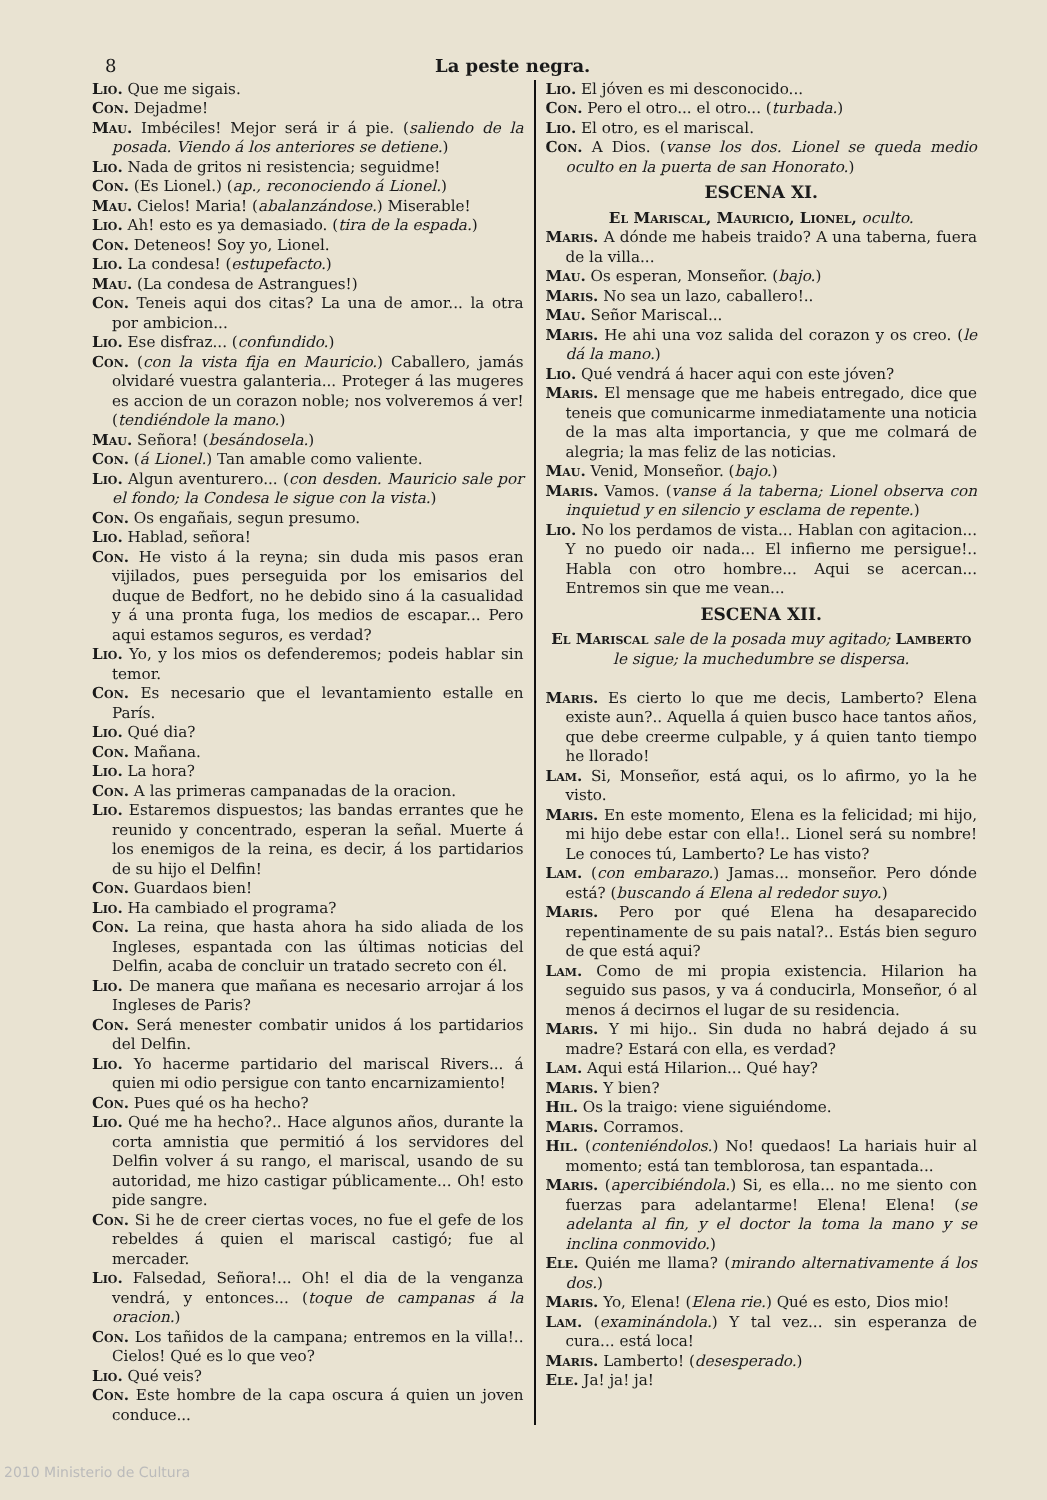8 La peste negra.
Lio. Que me sigais.
Con. Dejadme!
Mau. Imbéciles! Mejor será ir á pie. (saliendo de la posada. Viendo á los anteriores se detiene.)
Lio. Nada de gritos ni resistencia; seguidme!
Con. (Es Lionel.) (ap., reconociendo á Lionel.)
Mau. Cielos! Maria! (abalanzándose.) Miserable!
Lio. Ah! esto es ya demasiado. (tira de la espada.)
Con. Deteneos! Soy yo, Lionel.
Lio. La condesa! (estupefacto.)
Mau. (La condesa de Astrangues!)
Con. Teneis aqui dos citas? La una de amor... la otra por ambicion...
Lio. Ese disfraz... (confundido.)
Con. (con la vista fija en Mauricio.) Caballero, jamás olvidaré vuestra galanteria... Proteger á las mugeres es accion de un corazon noble; nos volveremos á ver! (tendiéndole la mano.)
Mau. Señora! (besándosela.)
Con. (á Lionel.) Tan amable como valiente.
Lio. Algun aventurero... (con desden. Mauricio sale por el fondo; la Condesa le sigue con la vista.)
Con. Os engañais, segun presumo.
Lio. Hablad, señora!
Con. He visto á la reyna; sin duda mis pasos eran vijilados, pues perseguida por los emisarios del duque de Bedfort, no he debido sino á la casualidad y á una pronta fuga, los medios de escapar... Pero aqui estamos seguros, es verdad?
Lio. Yo, y los mios os defenderemos; podeis hablar sin temor.
Con. Es necesario que el levantamiento estalle en París.
Lio. Qué dia?
Con. Mañana.
Lio. La hora?
Con. A las primeras campanadas de la oracion.
Lio. Estaremos dispuestos; las bandas errantes que he reunido y concentrado, esperan la señal. Muerte á los enemigos de la reina, es decir, á los partidarios de su hijo el Delfin!
Con. Guardaos bien!
Lio. Ha cambiado el programa?
Con. La reina, que hasta ahora ha sido aliada de los Ingleses, espantada con las últimas noticias del Delfin, acaba de concluir un tratado secreto con él.
Lio. De manera que mañana es necesario arrojar á los Ingleses de Paris?
Con. Será menester combatir unidos á los partidarios del Delfin.
Lio. Yo hacerme partidario del mariscal Rivers... á quien mi odio persigue con tanto encarnizamiento!
Con. Pues qué os ha hecho?
Lio. Qué me ha hecho?.. Hace algunos años, durante la corta amnistia que permitió á los servidores del Delfin volver á su rango, el mariscal, usando de su autoridad, me hizo castigar públicamente... Oh! esto pide sangre.
Con. Si he de creer ciertas voces, no fue el gefe de los rebeldes á quien el mariscal castigó; fue al mercader.
Lio. Falsedad, Señora!... Oh! el dia de la venganza vendrá, y entonces... (toque de campanas á la oracion.)
Con. Los tañidos de la campana; entremos en la villa!.. Cielos! Qué es lo que veo?
Lio. Qué veis?
Con. Este hombre de la capa oscura á quien un joven conduce...
Lio. El jóven es mi desconocido...
Con. Pero el otro... el otro... (turbada.)
Lio. El otro, es el mariscal.
Con. A Dios. (vanse los dos. Lionel se queda medio oculto en la puerta de san Honorato.)
ESCENA XI.
El Mariscal, Mauricio, Lionel, oculto.
Maris. A dónde me habeis traido? A una taberna, fuera de la villa...
Mau. Os esperan, Monseñor. (bajo.)
Maris. No sea un lazo, caballero!..
Mau. Señor Mariscal...
Maris. He ahi una voz salida del corazon y os creo. (le dá la mano.)
Lio. Qué vendrá á hacer aqui con este jóven?
Maris. El mensage que me habeis entregado, dice que teneis que comunicarme inmediatamente una noticia de la mas alta importancia, y que me colmará de alegria; la mas feliz de las noticias.
Mau. Venid, Monseñor. (bajo.)
Maris. Vamos. (vanse á la taberna; Lionel observa con inquietud y en silencio y esclama de repente.)
Lio. No los perdamos de vista... Hablan con agitacion... Y no puedo oir nada... El infierno me persigue!.. Habla con otro hombre... Aqui se acercan... Entremos sin que me vean...
ESCENA XII.
El Mariscal sale de la posada muy agitado; Lamberto le sigue; la muchedumbre se dispersa.
Maris. Es cierto lo que me decis, Lamberto? Elena existe aun?.. Aquella á quien busco hace tantos años, que debe creerme culpable, y á quien tanto tiempo he llorado!
Lam. Si, Monseñor, está aqui, os lo afirmo, yo la he visto.
Maris. En este momento, Elena es la felicidad; mi hijo, mi hijo debe estar con ella!.. Lionel será su nombre! Le conoces tú, Lamberto? Le has visto?
Lam. (con embarazo.) Jamas... monseñor. Pero dónde está? (buscando á Elena al rededor suyo.)
Maris. Pero por qué Elena ha desaparecido repentinamente de su pais natal?.. Estás bien seguro de que está aqui?
Lam. Como de mi propia existencia. Hilarion ha seguido sus pasos, y va á conducirla, Monseñor, ó al menos á decirnos el lugar de su residencia.
Maris. Y mi hijo.. Sin duda no habrá dejado á su madre? Estará con ella, es verdad?
Lam. Aqui está Hilarion... Qué hay?
Maris. Y bien?
Hil. Os la traigo: viene siguiéndome.
Maris. Corramos.
Hil. (conteniéndolos.) No! quedaos! La hariais huir al momento; está tan temblorosa, tan espantada...
Maris. (apercibiéndola.) Si, es ella... no me siento con fuerzas para adelantarme! Elena! Elena! (se adelanta al fin, y el doctor la toma la mano y se inclina conmovido.)
Ele. Quién me llama? (mirando alternativamente á los dos.)
Maris. Yo, Elena! (Elena rie.) Qué es esto, Dios mio!
Lam. (examinándola.) Y tal vez... sin esperanza de cura... está loca!
Maris. Lamberto! (desesperado.)
Ele. Ja! ja! ja!
2010 Ministerio de Cultura